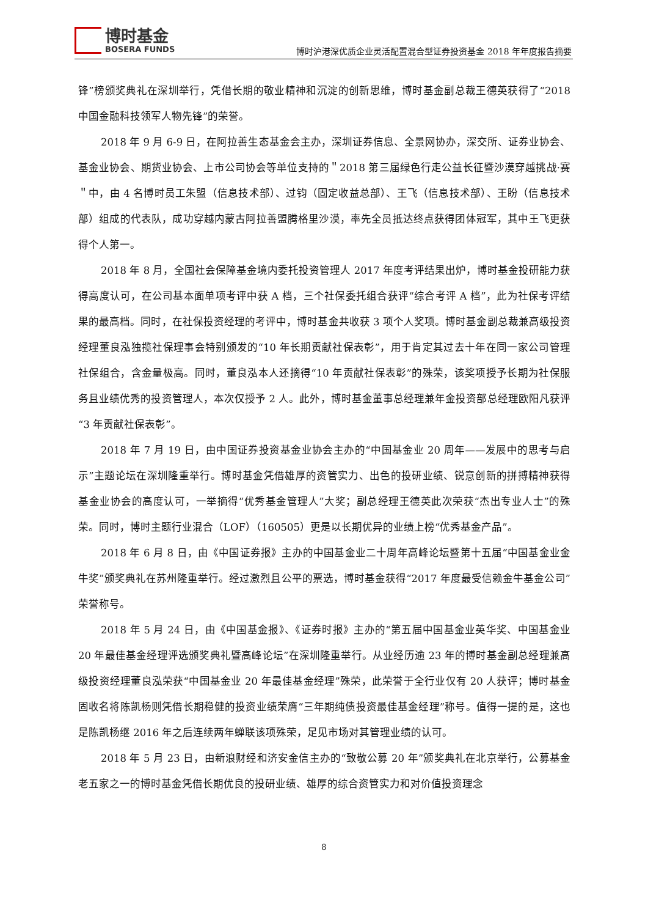博时基金
BOSERA FUNDS
博时沪港深优质企业灵活配置混合型证券投资基金 2018 年年度报告摘要
锋”榜颁奖典礼在深圳举行，凭借长期的敬业精神和沉淀的创新思维，博时基金副总裁王德英获得了“2018 中国金融科技领军人物先锋”的荣誉。
2018 年 9 月 6-9 日，在阿拉善生态基金会主办，深圳证券信息、全景网协办，深交所、证券业协会、基金业协会、期货业协会、上市公司协会等单位支持的＂2018 第三届绿色行走公益长征暨沙漠穿越挑战·赛＂中，由 4 名博时员工朱盟（信息技术部）、过钧（固定收益总部）、王飞（信息技术部）、王盼（信息技术部）组成的代表队，成功穿越内蒙古阿拉善盟腾格里沙漠，率先全员抵达终点获得团体冠军，其中王飞更获得个人第一。
2018 年 8 月，全国社会保障基金境内委托投资管理人 2017 年度考评结果出炉，博时基金投研能力获得高度认可，在公司基本面单项考评中获 A 档，三个社保委托组合获评“综合考评 A 档”，此为社保考评结果的最高档。同时，在社保投资经理的考评中，博时基金共收获 3 项个人奖项。博时基金副总裁兼高级投资经理董良泓独揽社保理事会特别颁发的“10 年长期贡献社保表彰”，用于肯定其过去十年在同一家公司管理社保组合，含金量极高。同时，董良泓本人还摘得“10 年贡献社保表彰”的殊荣，该奖项授予长期为社保服务且业绩优秀的投资管理人，本次仅授予 2 人。此外，博时基金董事总经理兼年金投资部总经理欧阳凡获评“3 年贡献社保表彰”。
2018 年 7 月 19 日，由中国证券投资基金业协会主办的“中国基金业 20 周年——发展中的思考与启示”主题论坛在深圳隆重举行。博时基金凭借雄厚的资管实力、出色的投研业绩、锐意创新的拼搏精神获得基金业协会的高度认可，一举摘得“优秀基金管理人”大奖；副总经理王德英此次荣获“杰出专业人士”的殊荣。同时，博时主题行业混合（LOF）（160505）更是以长期优异的业绩上榜“优秀基金产品”。
2018 年 6 月 8 日，由《中国证券报》主办的中国基金业二十周年高峰论坛暨第十五届“中国基金业金牛奖”颁奖典礼在苏州隆重举行。经过激烈且公平的票选，博时基金获得“2017 年度最受信赖金牛基金公司”荣誉称号。
2018 年 5 月 24 日，由《中国基金报》、《证券时报》主办的“第五届中国基金业英华奖、中国基金业 20 年最佳基金经理评选颁奖典礼暨高峰论坛”在深圳隆重举行。从业经历逾 23 年的博时基金副总经理兼高级投资经理董良泓荣获“中国基金业 20 年最佳基金经理”殊荣，此荣誉于全行业仅有 20 人获评；博时基金固收名将陈凯杨则凭借长期稳健的投资业绩荣膺“三年期纯债投资最佳基金经理”称号。值得一提的是，这也是陈凯杨继 2016 年之后连续两年蝉联该项殊荣，足见市场对其管理业绩的认可。
2018 年 5 月 23 日，由新浪财经和济安金信主办的“致敬公募 20 年”颁奖典礼在北京举行，公募基金老五家之一的博时基金凭借长期优良的投研业绩、雄厚的综合资管实力和对价值投资理念
8